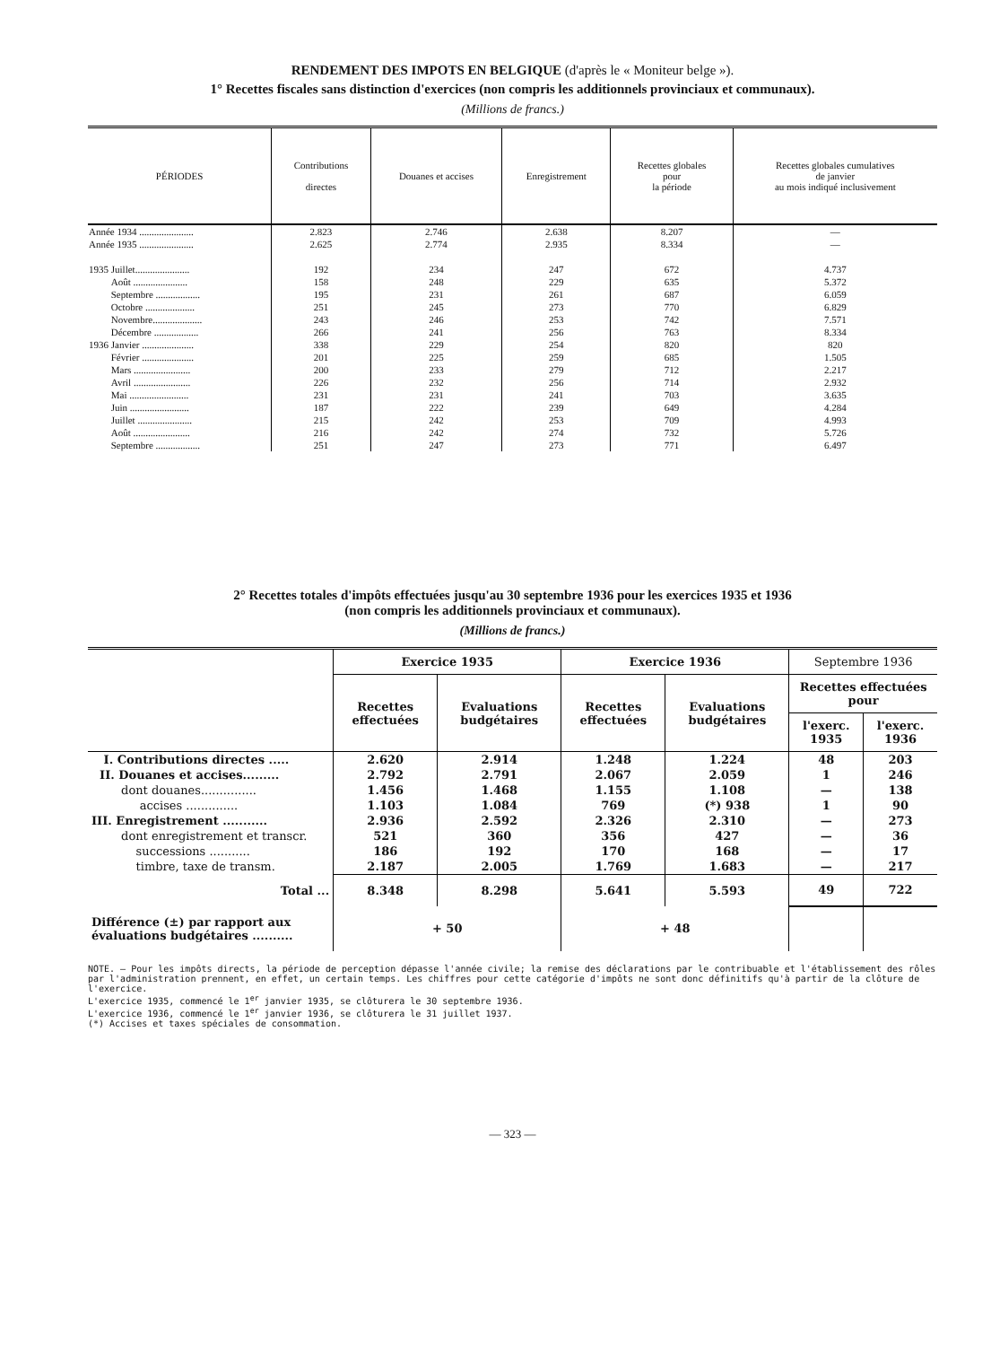RENDEMENT DES IMPOTS EN BELGIQUE (d'après le « Moniteur belge »).
1° Recettes fiscales sans distinction d'exercices (non compris les additionnels provinciaux et communaux).
(Millions de francs.)
| PÉRIODES | Contributions directes | Douanes et accises | Enregistrement | Recettes globales pour la période | Recettes globales cumulatives de janvier au mois indiqué inclusivement |
| --- | --- | --- | --- | --- | --- |
| Année 1934 ...................... | 2.823 | 2.746 | 2.638 | 8.207 | — |
| Année 1935 ...................... | 2.625 | 2.774 | 2.935 | 8.334 | — |
| 1935 Juillet...................... | 192 | 234 | 247 | 672 | 4.737 |
| Août ...................... | 158 | 248 | 229 | 635 | 5.372 |
| Septembre .................. | 195 | 231 | 261 | 687 | 6.059 |
| Octobre .................... | 251 | 245 | 273 | 770 | 6.829 |
| Novembre.................... | 243 | 246 | 253 | 742 | 7.571 |
| Décembre .................. | 266 | 241 | 256 | 763 | 8.334 |
| 1936 Janvier ..................... | 338 | 229 | 254 | 820 | 820 |
| Février ..................... | 201 | 225 | 259 | 685 | 1.505 |
| Mars ....................... | 200 | 233 | 279 | 712 | 2.217 |
| Avril ....................... | 226 | 232 | 256 | 714 | 2.932 |
| Mai ........................ | 231 | 231 | 241 | 703 | 3.635 |
| Juin ........................ | 187 | 222 | 239 | 649 | 4.284 |
| Juillet ...................... | 215 | 242 | 253 | 709 | 4.993 |
| Août ....................... | 216 | 242 | 274 | 732 | 5.726 |
| Septembre .................. | 251 | 247 | 273 | 771 | 6.497 |
2° Recettes totales d'impôts effectuées jusqu'au 30 septembre 1936 pour les exercices 1935 et 1936
(non compris les additionnels provinciaux et communaux).
(Millions de francs.)
| | Exercice 1935 | | Exercice 1936 | | Septembre 1936 | |
| --- | --- | --- | --- | --- | --- | --- |
| | Recettes effectuées | Evaluations budgétaires | Recettes effectuées | Evaluations budgétaires | Recettes effectuées pour | |
| | | | | | l'exerc. 1935 | l'exerc. 1936 |
| I. Contributions directes ..... | 2.620 | 2.914 | 1.248 | 1.224 | 48 | 203 |
| II. Douanes et accises......... | 2.792 | 2.791 | 2.067 | 2.059 | 1 | 246 |
| dont douanes............... | 1.456 | 1.468 | 1.155 | 1.108 | — | 138 |
| accises .............. | 1.103 | 1.084 | 769 | (*) 938 | 1 | 90 |
| III. Enregistrement ........... | 2.936 | 2.592 | 2.326 | 2.310 | — | 273 |
| dont enregistrement et transcr. | 521 | 360 | 356 | 427 | — | 36 |
| successions ........... | 186 | 192 | 170 | 168 | — | 17 |
| timbre, taxe de transm. | 2.187 | 2.005 | 1.769 | 1.683 | — | 217 |
| Total ... | 8.348 | 8.298 | 5.641 | 5.593 | 49 | 722 |
| Différence (±) par rapport aux évaluations budgétaires .......... | + 50 | | + 48 | | | |
NOTE. — Pour les impôts directs, la période de perception dépasse l'année civile; la remise des déclarations par le contribuable et l'établissement des rôles par l'administration prennent, en effet, un certain temps. Les chiffres pour cette catégorie d'impôts ne sont donc définitifs qu'à partir de la clôture de l'exercice.
L'exercice 1935, commencé le 1<sup>er</sup> janvier 1935, se clôturera le 30 septembre 1936.
L'exercice 1936, commencé le 1<sup>er</sup> janvier 1936, se clôturera le 31 juillet 1937.
(*) Accises et taxes spéciales de consommation.
— 323 —